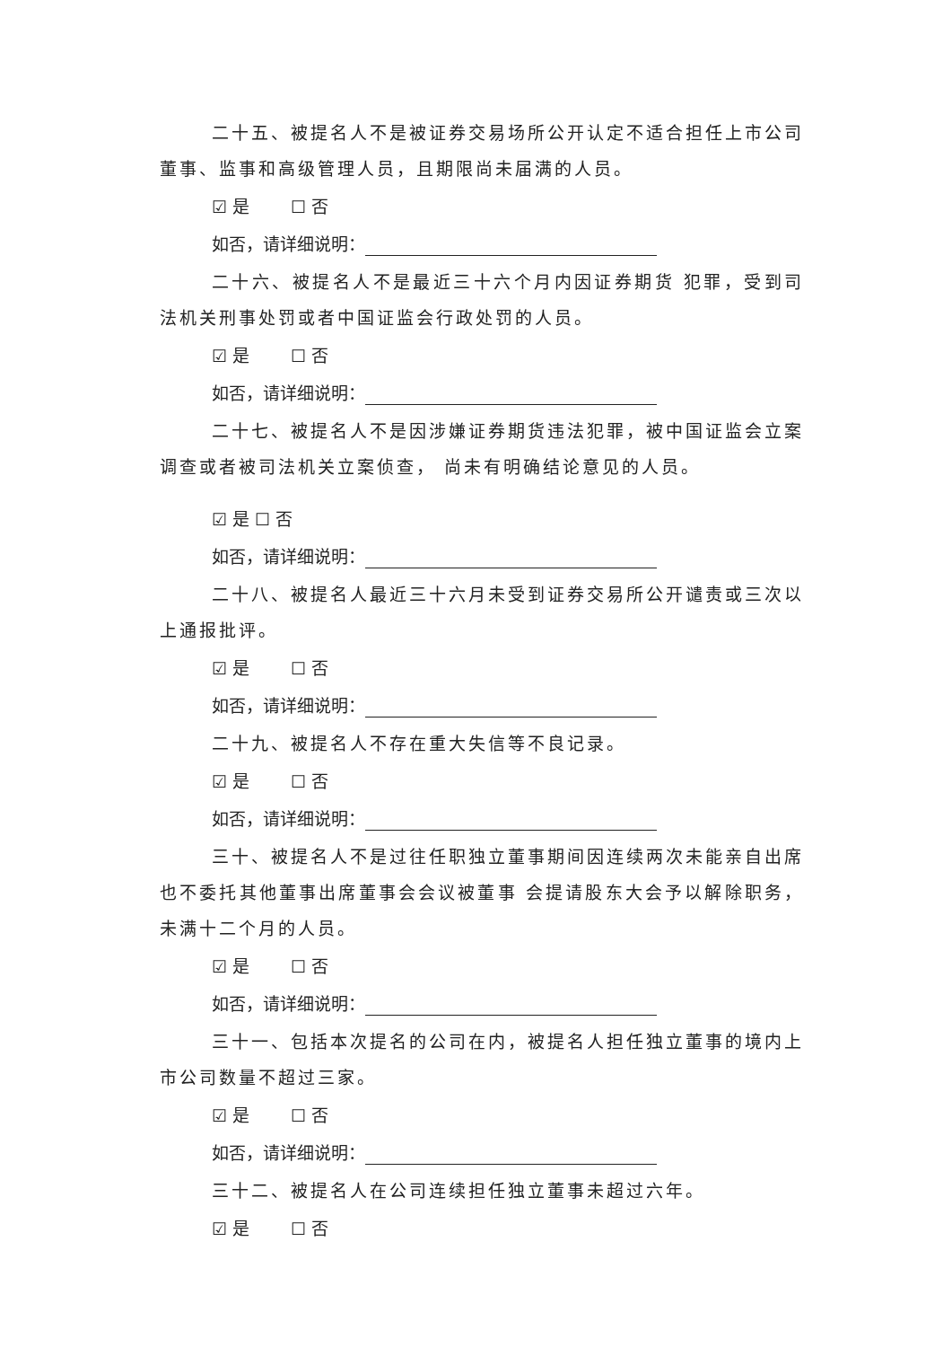二十五、被提名人不是被证券交易场所公开认定不适合担任上市公司董事、监事和高级管理人员，且期限尚未届满的人员。
☑ 是 ☐ 否
如否，请详细说明：
二十六、被提名人不是最近三十六个月内因证券期货 犯罪，受到司法机关刑事处罚或者中国证监会行政处罚的人员。
☑ 是 ☐ 否
如否，请详细说明：
二十七、被提名人不是因涉嫌证券期货违法犯罪，被中国证监会立案调查或者被司法机关立案侦查， 尚未有明确结论意见的人员。
☑ 是 ☐ 否
如否，请详细说明：
二十八、被提名人最近三十六月未受到证券交易所公开谴责或三次以上通报批评。
☑ 是 ☐ 否
如否，请详细说明：
二十九、被提名人不存在重大失信等不良记录。
☑ 是 ☐ 否
如否，请详细说明：
三十、被提名人不是过往任职独立董事期间因连续两次未能亲自出席也不委托其他董事出席董事会会议被董事 会提请股东大会予以解除职务，未满十二个月的人员。
☑ 是 ☐ 否
如否，请详细说明：
三十一、包括本次提名的公司在内，被提名人担任独立董事的境内上市公司数量不超过三家。
☑ 是 ☐ 否
如否，请详细说明：
三十二、被提名人在公司连续担任独立董事未超过六年。
☑ 是 ☐ 否